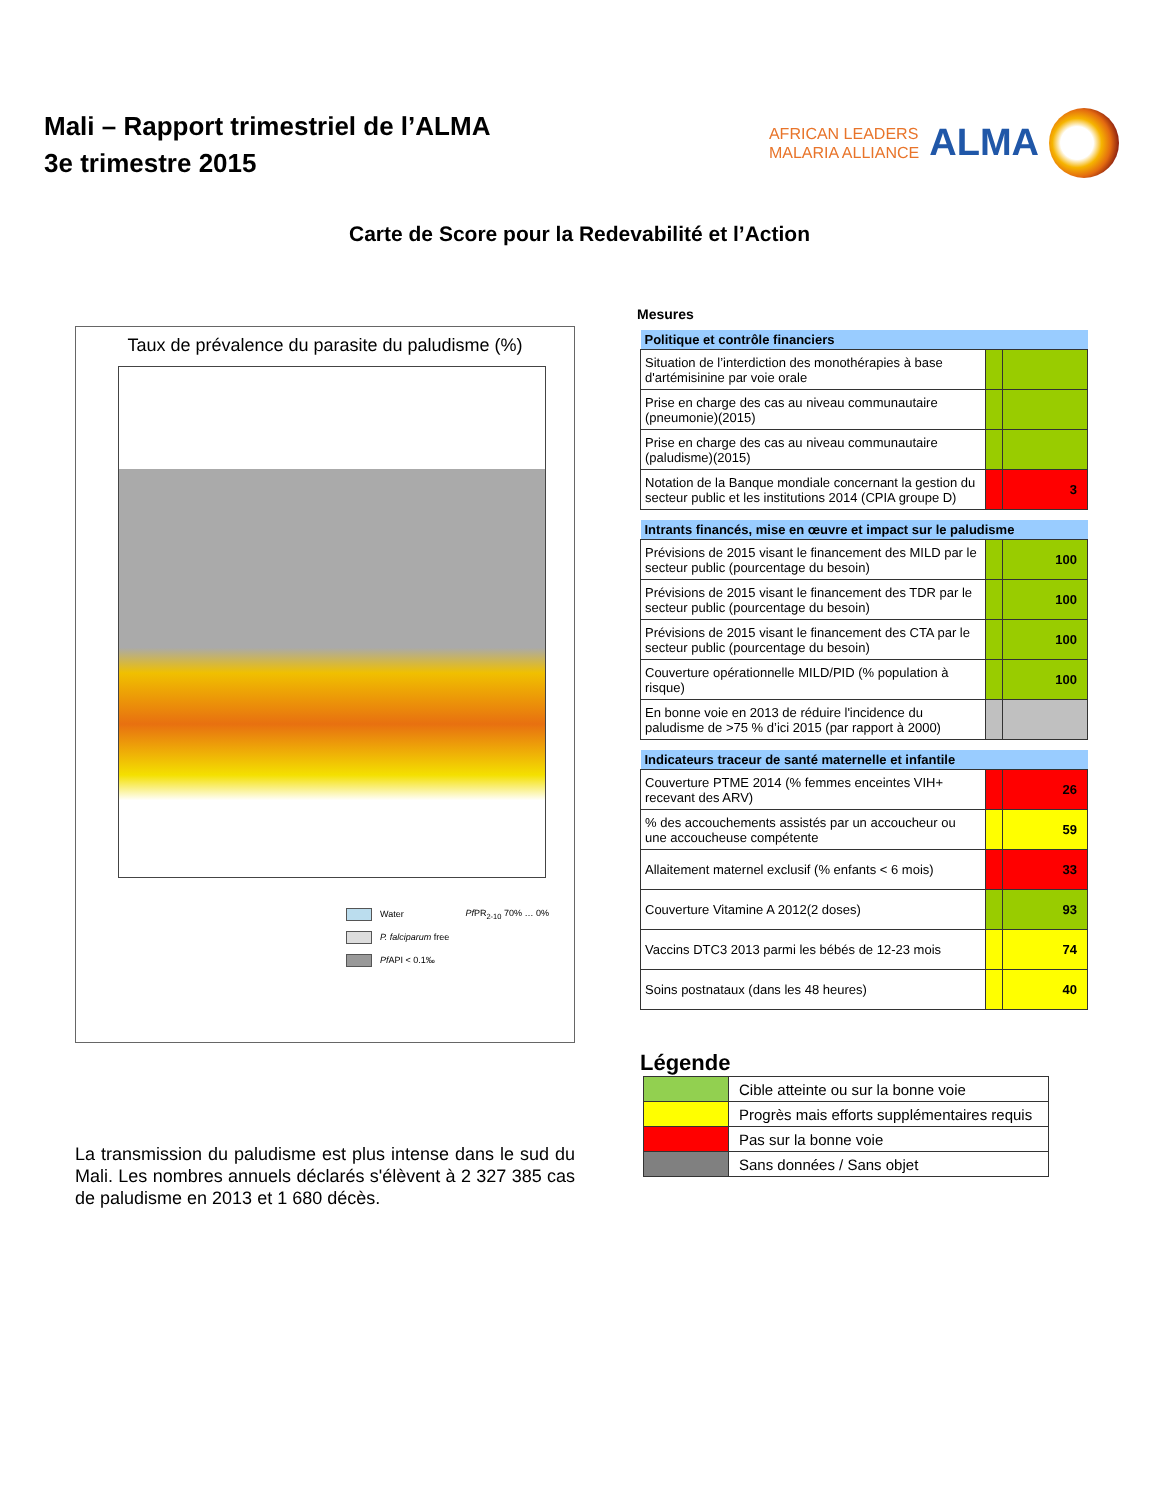Mali – Rapport trimestriel de l’ALMA
3e trimestre 2015
AFRICAN LEADERS
MALARIA ALLIANCE
ALMA
Carte de Score pour la Redevabilité et l’Action
Taux de prévalence du parasite du paludisme (%)
Water
P. falciparum free
Pf API < 0.1‰
Pf PR<sub>2-10</sub> 70% … 0%
La transmission du paludisme est plus intense dans le sud du Mali. Les nombres annuels déclarés s'élèvent à 2 327 385 cas de paludisme en 2013 et 1 680 décès.
Mesures
| Politique et contrôle financiers | | |
| --- | --- | --- |
| Situation de l’interdiction des monothérapies à base d'artémisinine par voie orale | | |
| Prise en charge des cas au niveau communautaire (pneumonie)(2015) | | |
| Prise en charge des cas au niveau communautaire (paludisme)(2015) | | |
| Notation de la Banque mondiale concernant la gestion du secteur public et les institutions 2014 (CPIA groupe D) | | 3 |
| Intrants financés, mise en œuvre et impact sur le paludisme | | |
| Prévisions de 2015 visant le financement des MILD par le secteur public (pourcentage du besoin) | | 100 |
| Prévisions de 2015 visant le financement des TDR par le secteur public (pourcentage du besoin) | | 100 |
| Prévisions de 2015 visant le financement des CTA par le secteur public (pourcentage du besoin) | | 100 |
| Couverture opérationnelle MILD/PID (% population à risque) | | 100 |
| En bonne voie en 2013 de réduire l'incidence du paludisme de >75 % d’ici 2015 (par rapport à 2000) | | |
| Indicateurs traceur de santé maternelle et infantile | | |
| Couverture PTME 2014 (% femmes enceintes VIH+ recevant des ARV) | | 26 |
| % des accouchements assistés par un accoucheur ou une accoucheuse compétente | | 59 |
| Allaitement maternel exclusif (% enfants < 6 mois) | | 33 |
| Couverture Vitamine A 2012(2 doses) | | 93 |
| Vaccins DTC3 2013 parmi les bébés de 12-23 mois | | 74 |
| Soins postnataux (dans les 48 heures) | | 40 |
Légende
| | Cible atteinte ou sur la bonne voie |
| | Progrès mais efforts supplémentaires requis |
| | Pas sur la bonne voie |
| | Sans données / Sans objet |